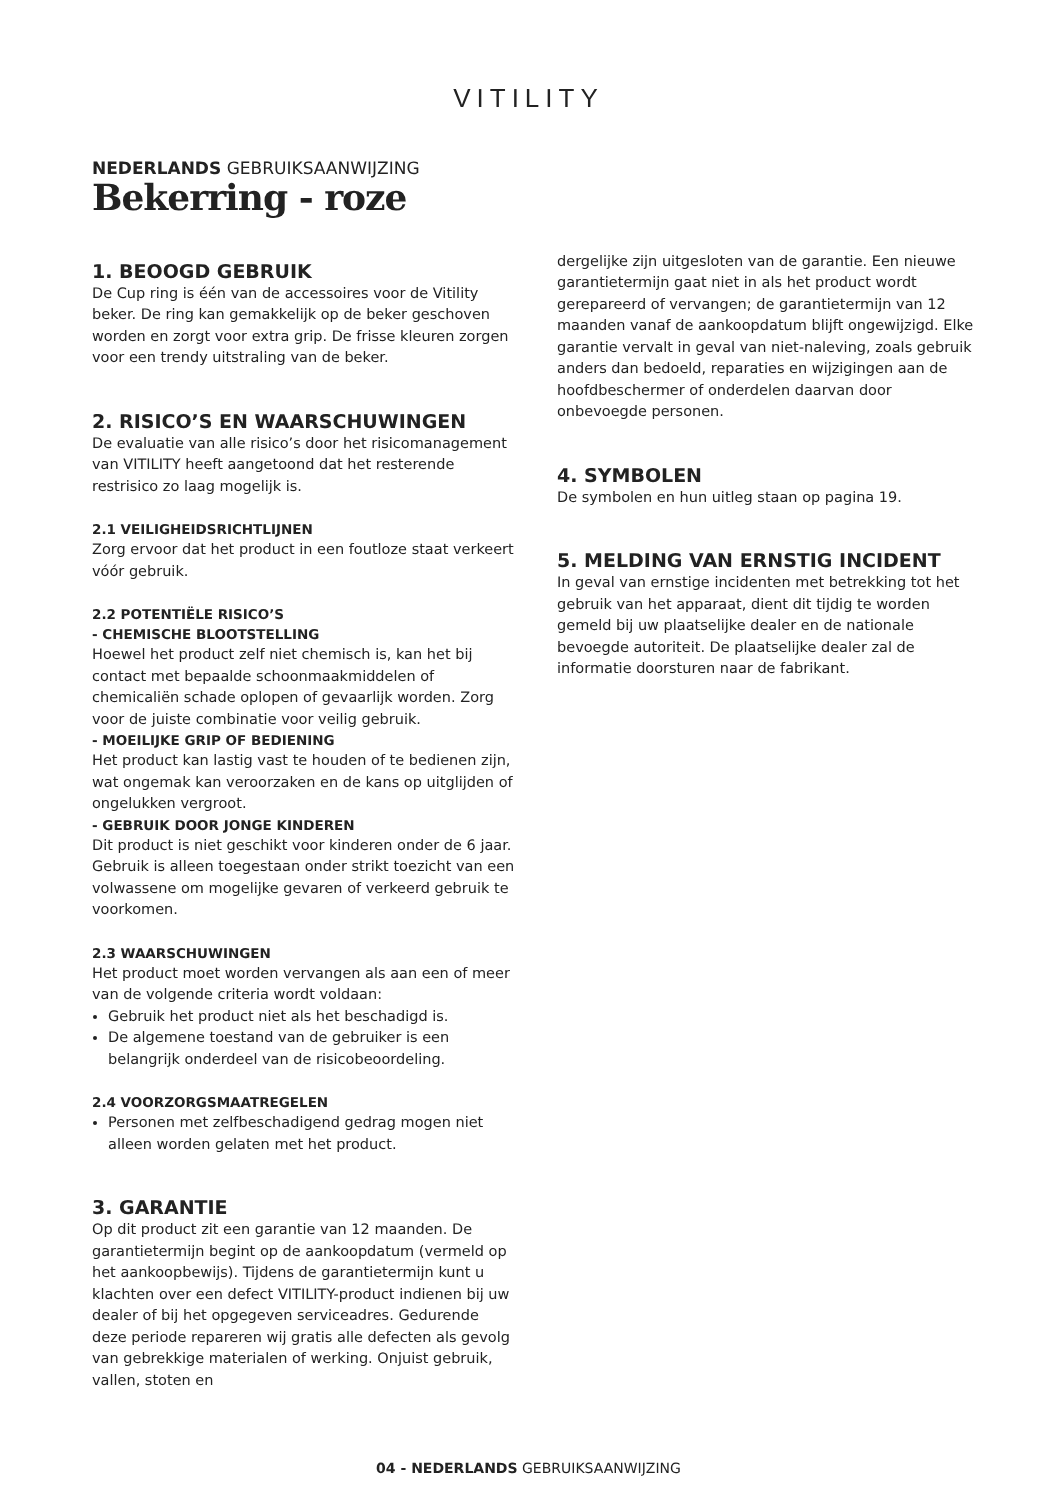VITILITY
NEDERLANDS GEBRUIKSAANWIJZING
Bekerring - roze
1. BEOOGD GEBRUIK
De Cup ring is één van de accessoires voor de Vitility beker. De ring kan gemakkelijk op de beker geschoven worden en zorgt voor extra grip. De frisse kleuren zorgen voor een trendy uitstraling van de beker.
2. RISICO’S EN WAARSCHUWINGEN
De evaluatie van alle risico’s door het risicomanagement van VITILITY heeft aangetoond dat het resterende restrisico zo laag mogelijk is.
2.1 VEILIGHEIDSRICHTLIJNEN
Zorg ervoor dat het product in een foutloze staat verkeert vóór gebruik.
2.2 POTENTIËLE RISICO’S
- CHEMISCHE BLOOTSTELLING
Hoewel het product zelf niet chemisch is, kan het bij contact met bepaalde schoonmaakmiddelen of chemicaliën schade oplopen of gevaarlijk worden. Zorg voor de juiste combinatie voor veilig gebruik.
- MOEILIJKE GRIP OF BEDIENING
Het product kan lastig vast te houden of te bedienen zijn, wat ongemak kan veroorzaken en de kans op uitglijden of ongelukken vergroot.
- GEBRUIK DOOR JONGE KINDEREN
Dit product is niet geschikt voor kinderen onder de 6 jaar. Gebruik is alleen toegestaan onder strikt toezicht van een volwassene om mogelijke gevaren of verkeerd gebruik te voorkomen.
2.3 WAARSCHUWINGEN
Het product moet worden vervangen als aan een of meer van de volgende criteria wordt voldaan:
Gebruik het product niet als het beschadigd is.
De algemene toestand van de gebruiker is een belangrijk onderdeel van de risicobeoordeling.
2.4 VOORZORGSMAATREGELEN
Personen met zelfbeschadigend gedrag mogen niet alleen worden gelaten met het product.
3. GARANTIE
Op dit product zit een garantie van 12 maanden. De garantietermijn begint op de aankoopdatum (vermeld op het aankoopbewijs). Tijdens de garantietermijn kunt u klachten over een defect VITILITY-product indienen bij uw dealer of bij het opgegeven serviceadres. Gedurende deze periode repareren wij gratis alle defecten als gevolg van gebrekkige materialen of werking. Onjuist gebruik, vallen, stoten en
dergelijke zijn uitgesloten van de garantie. Een nieuwe garantietermijn gaat niet in als het product wordt gerepareerd of vervangen; de garantietermijn van 12 maanden vanaf de aankoopdatum blijft ongewijzigd. Elke garantie vervalt in geval van niet-naleving, zoals gebruik anders dan bedoeld, reparaties en wijzigingen aan de hoofdbeschermer of onderdelen daarvan door onbevoegde personen.
4. SYMBOLEN
De symbolen en hun uitleg staan op pagina 19.
5. MELDING VAN ERNSTIG INCIDENT
In geval van ernstige incidenten met betrekking tot het gebruik van het apparaat, dient dit tijdig te worden gemeld bij uw plaatselijke dealer en de nationale bevoegde autoriteit. De plaatselijke dealer zal de informatie doorsturen naar de fabrikant.
04 - NEDERLANDS GEBRUIKSAANWIJZING